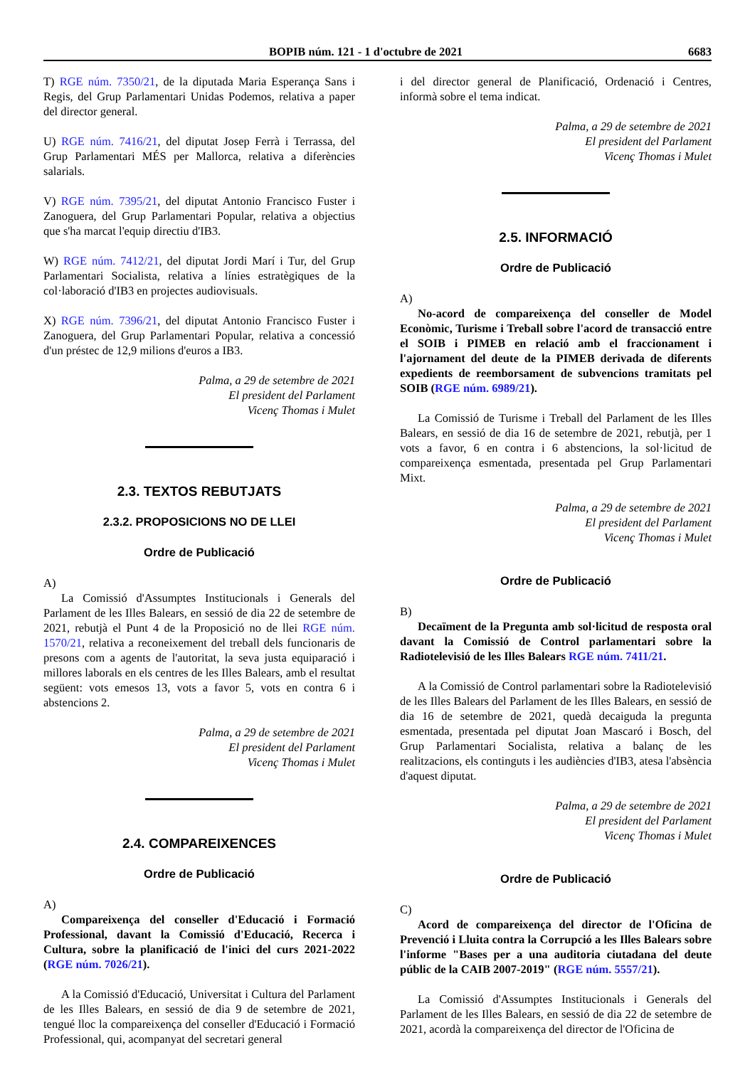BOPIB núm. 121 - 1 d'octubre de 2021 6683
T) RGE núm. 7350/21, de la diputada Maria Esperança Sans i Regis, del Grup Parlamentari Unidas Podemos, relativa a paper del director general.
U) RGE núm. 7416/21, del diputat Josep Ferrà i Terrassa, del Grup Parlamentari MÉS per Mallorca, relativa a diferències salarials.
V) RGE núm. 7395/21, del diputat Antonio Francisco Fuster i Zanoguera, del Grup Parlamentari Popular, relativa a objectius que s'ha marcat l'equip directiu d'IB3.
W) RGE núm. 7412/21, del diputat Jordi Marí i Tur, del Grup Parlamentari Socialista, relativa a línies estratègiques de la col·laboració d'IB3 en projectes audiovisuals.
X) RGE núm. 7396/21, del diputat Antonio Francisco Fuster i Zanoguera, del Grup Parlamentari Popular, relativa a concessió d'un préstec de 12,9 milions d'euros a IB3.
Palma, a 29 de setembre de 2021
El president del Parlament
Vicenç Thomas i Mulet
2.3. TEXTOS REBUTJATS
2.3.2. PROPOSICIONS NO DE LLEI
Ordre de Publicació
A)
La Comissió d'Assumptes Institucionals i Generals del Parlament de les Illes Balears, en sessió de dia 22 de setembre de 2021, rebutjà el Punt 4 de la Proposició no de llei RGE núm. 1570/21, relativa a reconeixement del treball dels funcionaris de presons com a agents de l'autoritat, la seva justa equiparació i millores laborals en els centres de les Illes Balears, amb el resultat següent: vots emesos 13, vots a favor 5, vots en contra 6 i abstencions 2.
Palma, a 29 de setembre de 2021
El president del Parlament
Vicenç Thomas i Mulet
2.4. COMPAREIXENCES
Ordre de Publicació
A)
Compareixença del conseller d'Educació i Formació Professional, davant la Comissió d'Educació, Recerca i Cultura, sobre la planificació de l'inici del curs 2021-2022 (RGE núm. 7026/21).
A la Comissió d'Educació, Universitat i Cultura del Parlament de les Illes Balears, en sessió de dia 9 de setembre de 2021, tengué lloc la compareixença del conseller d'Educació i Formació Professional, qui, acompanyat del secretari general
i del director general de Planificació, Ordenació i Centres, informà sobre el tema indicat.
Palma, a 29 de setembre de 2021
El president del Parlament
Vicenç Thomas i Mulet
2.5. INFORMACIÓ
Ordre de Publicació
A)
No-acord de compareixença del conseller de Model Econòmic, Turisme i Treball sobre l'acord de transacció entre el SOIB i PIMEB en relació amb el fraccionament i l'ajornament del deute de la PIMEB derivada de diferents expedients de reemborsament de subvencions tramitats pel SOIB (RGE núm. 6989/21).
La Comissió de Turisme i Treball del Parlament de les Illes Balears, en sessió de dia 16 de setembre de 2021, rebutjà, per 1 vots a favor, 6 en contra i 6 abstencions, la sol·licitud de compareixença esmentada, presentada pel Grup Parlamentari Mixt.
Palma, a 29 de setembre de 2021
El president del Parlament
Vicenç Thomas i Mulet
Ordre de Publicació
B)
Decaïment de la Pregunta amb sol·licitud de resposta oral davant la Comissió de Control parlamentari sobre la Radiotelevisió de les Illes Balears RGE núm. 7411/21.
A la Comissió de Control parlamentari sobre la Radiotelevisió de les Illes Balears del Parlament de les Illes Balears, en sessió de dia 16 de setembre de 2021, quedà decaiguda la pregunta esmentada, presentada pel diputat Joan Mascaró i Bosch, del Grup Parlamentari Socialista, relativa a balanç de les realitzacions, els continguts i les audiències d'IB3, atesa l'absència d'aquest diputat.
Palma, a 29 de setembre de 2021
El president del Parlament
Vicenç Thomas i Mulet
Ordre de Publicació
C)
Acord de compareixença del director de l'Oficina de Prevenció i Lluita contra la Corrupció a les Illes Balears sobre l'informe "Bases per a una auditoria ciutadana del deute públic de la CAIB 2007-2019" (RGE núm. 5557/21).
La Comissió d'Assumptes Institucionals i Generals del Parlament de les Illes Balears, en sessió de dia 22 de setembre de 2021, acordà la compareixença del director de l'Oficina de